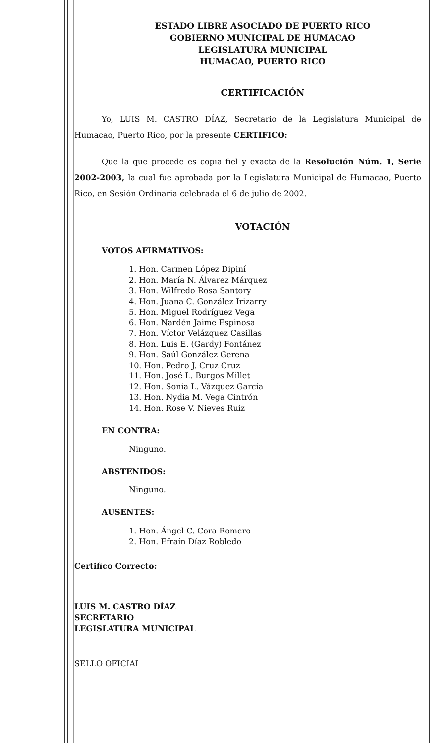ESTADO LIBRE ASOCIADO DE PUERTO RICO
GOBIERNO MUNICIPAL DE HUMACAO
LEGISLATURA MUNICIPAL
HUMACAO, PUERTO RICO
CERTIFICACIÓN
Yo, LUIS M. CASTRO DÍAZ, Secretario de la Legislatura Municipal de Humacao, Puerto Rico, por la presente CERTIFICO:
Que la que procede es copia fiel y exacta de la Resolución Núm. 1, Serie 2002-2003, la cual fue aprobada por la Legislatura Municipal de Humacao, Puerto Rico, en Sesión Ordinaria celebrada el 6 de julio de 2002.
VOTACIÓN
VOTOS AFIRMATIVOS:
1. Hon. Carmen López Dipiní
2. Hon. María N. Álvarez Márquez
3. Hon. Wilfredo Rosa Santory
4. Hon. Juana C. González Irizarry
5. Hon. Miguel Rodríguez Vega
6. Hon. Nardén Jaime Espinosa
7. Hon. Víctor Velázquez Casillas
8. Hon. Luis E. (Gardy) Fontánez
9. Hon. Saúl González Gerena
10. Hon. Pedro J. Cruz Cruz
11. Hon. José L. Burgos Millet
12. Hon. Sonia L. Vázquez García
13. Hon. Nydia M. Vega Cintrón
14. Hon. Rose V. Nieves Ruiz
EN CONTRA:
Ninguno.
ABSTENIDOS:
Ninguno.
AUSENTES:
1. Hon. Ángel C. Cora Romero
2. Hon. Efraín Díaz Robledo
Certifico Correcto:
LUIS M. CASTRO DÍAZ
SECRETARIO
LEGISLATURA MUNICIPAL
SELLO OFICIAL